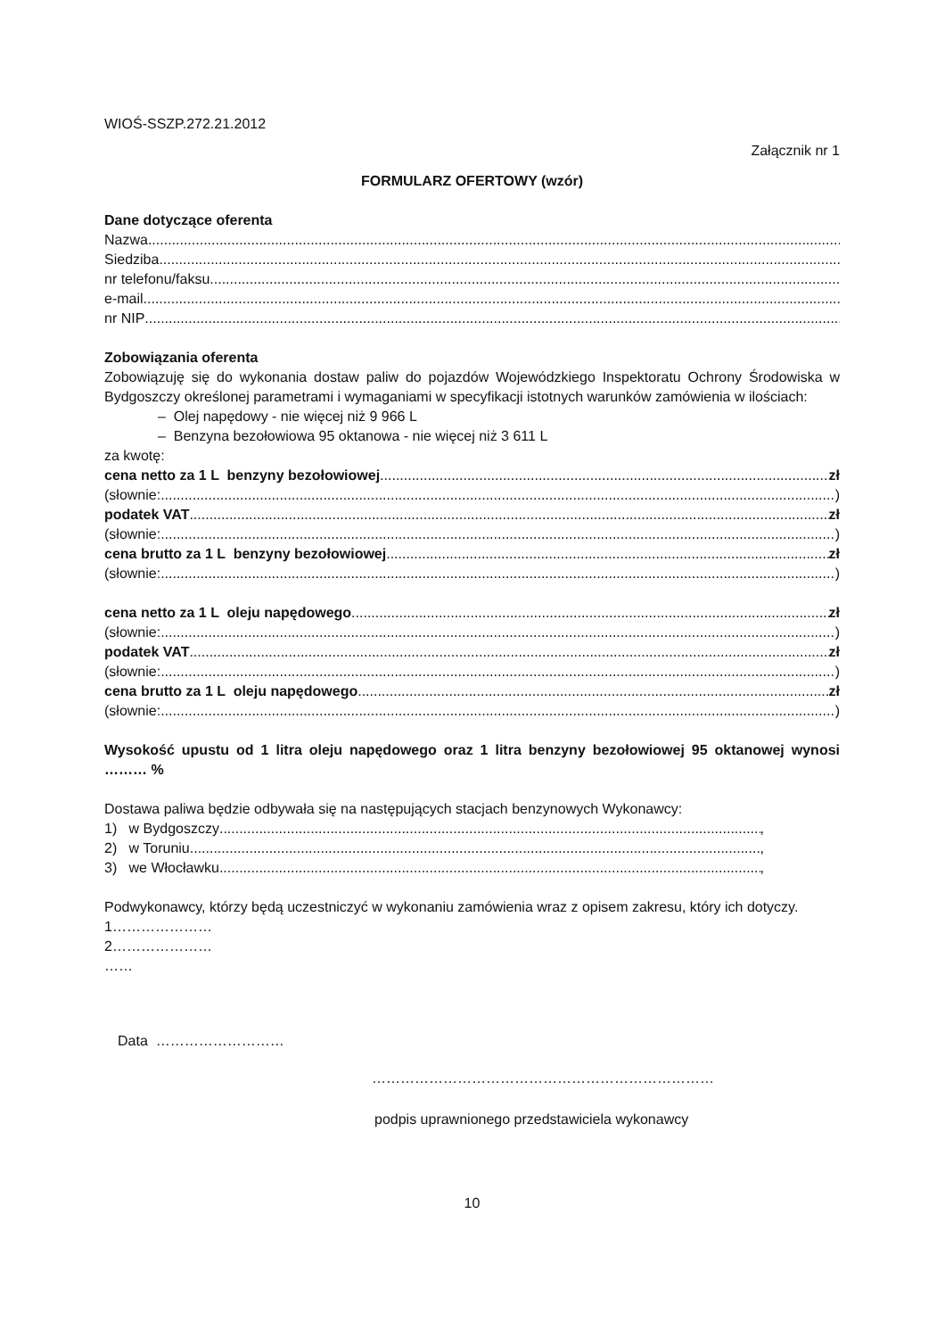WIOŚ-SSZP.272.21.2012
Załącznik nr 1
FORMULARZ OFERTOWY (wzór)
Dane dotyczące oferenta
Nazwa
Siedziba
nr telefonu/faksu
e-mail
nr NIP
Zobowiązania oferenta
Zobowiązuję się do wykonania dostaw paliw do pojazdów Wojewódzkiego Inspektoratu Ochrony Środowiska w Bydgoszczy określonej parametrami i wymaganiami w specyfikacji istotnych warunków zamówienia w ilościach:
– Olej napędowy - nie więcej niż 9 966 L
– Benzyna bezołowiowa 95 oktanowa - nie więcej niż 3 611 L
za kwotę:
cena netto za 1 L benzyny bezołowiowej zł
(słownie: )
podatek VAT zł
(słownie: )
cena brutto za 1 L benzyny bezołowiowej zł
(słownie: )
cena netto za 1 L oleju napędowego zł
(słownie: )
podatek VAT zł
(słownie: )
cena brutto za 1 L oleju napędowego zł
(słownie: )
Wysokość upustu od 1 litra oleju napędowego oraz 1 litra benzyny bezołowiowej 95 oktanowej wynosi ……… %
Dostawa paliwa będzie odbywała się na następujących stacjach benzynowych Wykonawcy:
1) w Bydgoszczy ,
2) w Toruniu ,
3) we Włocławku ,
Podwykonawcy, którzy będą uczestniczyć w wykonaniu zamówienia wraz z opisem zakresu, który ich dotyczy.
1…………………
2…………………
……
Data ………………………
………………………………………………………………
podpis uprawnionego przedstawiciela wykonawcy
10